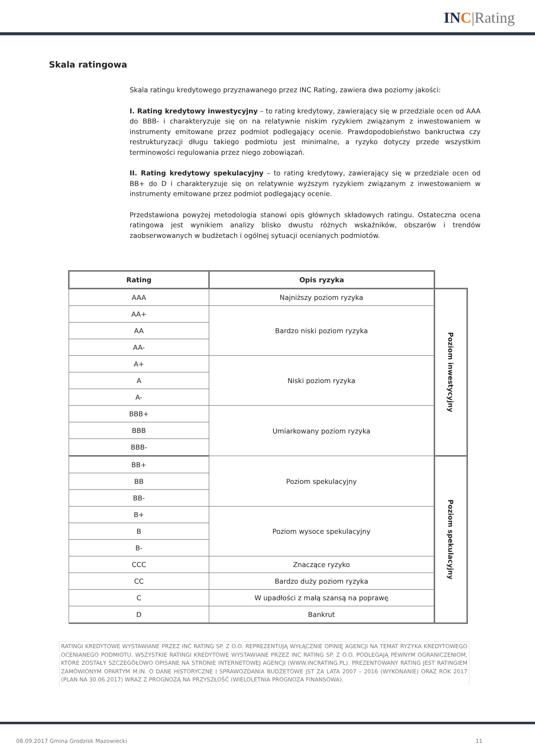INC|Rating
Skala ratingowa
Skala ratingu kredytowego przyznawanego przez INC Rating, zawiera dwa poziomy jakości:
I. Rating kredytowy inwestycyjny – to rating kredytowy, zawierający się w przedziale ocen od AAA do BBB- i charakteryzuje się on na relatywnie niskim ryzykiem związanym z inwestowaniem w instrumenty emitowane przez podmiot podlegający ocenie. Prawdopodobieństwo bankructwa czy restrukturyzacji długu takiego podmiotu jest minimalne, a ryzyko dotyczy przede wszystkim terminowości regulowania przez niego zobowiązań.
II. Rating kredytowy spekulacyjny – to rating kredytowy, zawierający się w przedziale ocen od BB+ do D i charakteryzuje się on relatywnie wyższym ryzykiem związanym z inwestowaniem w instrumenty emitowane przez podmiot podlegający ocenie.
Przedstawiona powyżej metodologia stanowi opis głównych składowych ratingu. Ostateczna ocena ratingowa jest wynikiem analizy blisko dwustu różnych wskaźników, obszarów i trendów zaobserwowanych w budżetach i ogólnej sytuacji ocenianych podmiotów.
| Rating | Opis ryzyka | |
| AAA | Najniższy poziom ryzyka | Poziom inwestycyjny |
| AA+ | Bardzo niski poziom ryzyka | |
| AA | | |
| AA- | | |
| A+ | Niski poziom ryzyka | |
| A | | |
| A- | | |
| BBB+ | Umiarkowany poziom ryzyka | |
| BBB | | |
| BBB- | | |
| BB+ | Poziom spekulacyjny | Poziom spekulacyjny |
| BB | | |
| BB- | | |
| B+ | Poziom wysoce spekulacyjny | |
| B | | |
| B- | | |
| CCC | Znaczące ryzyko | |
| CC | Bardzo duży poziom ryzyka | |
| C | W upadłości z małą szansą na poprawę | |
| D | Bankrut | |
RATINGI KREDYTOWE WYSTAWIANE PRZEZ INC RATING SP. Z O.O. REPREZENTUJĄ WYŁĄCZNIE OPINIĘ AGENCJI NA TEMAT RYZYKA KREDYTOWEGO OCENIANEGO PODMIOTU. WSZYSTKIE RATINGI KREDYTOWE WYSTAWIANE PRZEZ INC RATING SP. Z O.O. PODLEGAJĄ PEWNYM OGRANICZENIOM, KTÓRE ZOSTAŁY SZCZEGÓŁOWO OPISANE NA STRONIE INTERNETOWEJ AGENCJI (WWW.INCRATING.PL). PREZENTOWANY RATING JEST RATINGIEM ZAMÓWIONYM OPARTYM M.IN. O DANE HISTORYCZNE I SPRAWOZDANIA BUDŻETOWE JST ZA LATA 2007 – 2016 (WYKONANIE) ORAZ ROK 2017 (PLAN NA 30.06.2017) WRAZ Z PROGNOZĄ NA PRZYSZŁOŚĆ (WIELOLETNIA PROGNOZA FINANSOWA).
08.09.2017 Gmina Grodzisk Mazowiecki 11